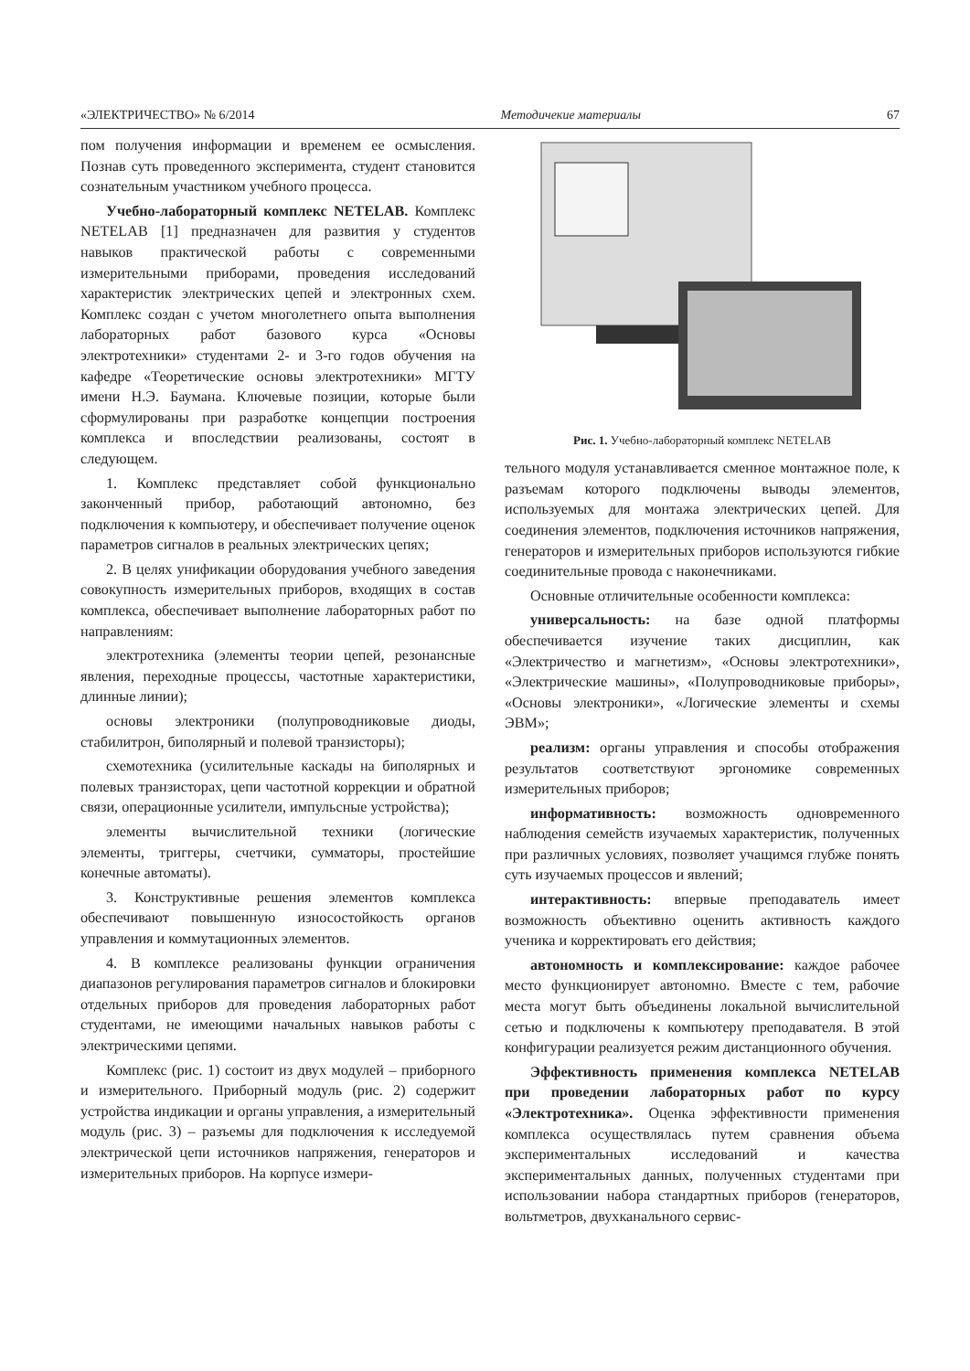«ЭЛЕКТРИЧЕСТВО» № 6/2014 Методичекие материалы 67
пом получения информации и временем ее осмысления. Познав суть проведенного эксперимента, студент становится сознательным участником учебного процесса.
Учебно-лабораторный комплекс NETELAB. Комплекс NETELAB [1] предназначен для развития у студентов навыков практической работы с современными измерительными приборами, проведения исследований характеристик электрических цепей и электронных схем. Комплекс создан с учетом многолетнего опыта выполнения лабораторных работ базового курса «Основы электротехники» студентами 2- и 3-го годов обучения на кафедре «Теоретические основы электротехники» МГТУ имени Н.Э. Баумана. Ключевые позиции, которые были сформулированы при разработке концепции построения комплекса и впоследствии реализованы, состоят в следующем.
1. Комплекс представляет собой функционально законченный прибор, работающий автономно, без подключения к компьютеру, и обеспечивает получение оценок параметров сигналов в реальных электрических цепях;
2. В целях унификации оборудования учебного заведения совокупность измерительных приборов, входящих в состав комплекса, обеспечивает выполнение лабораторных работ по направлениям:
электротехника (элементы теории цепей, резонансные явления, переходные процессы, частотные характеристики, длинные линии);
основы электроники (полупроводниковые диоды, стабилитрон, биполярный и полевой транзисторы);
схемотехника (усилительные каскады на биполярных и полевых транзисторах, цепи частотной коррекции и обратной связи, операционные усилители, импульсные устройства);
элементы вычислительной техники (логические элементы, триггеры, счетчики, сумматоры, простейшие конечные автоматы).
3. Конструктивные решения элементов комплекса обеспечивают повышенную износостойкость органов управления и коммутационных элементов.
4. В комплексе реализованы функции ограничения диапазонов регулирования параметров сигналов и блокировки отдельных приборов для проведения лабораторных работ студентами, не имеющими начальных навыков работы с электрическими цепями.
Комплекс (рис. 1) состоит из двух модулей – приборного и измерительного. Приборный модуль (рис. 2) содержит устройства индикации и органы управления, а измерительный модуль (рис. 3) – разъемы для подключения к исследуемой электрической цепи источников напряжения, генераторов и измерительных приборов. На корпусе измери-
Рис. 1. Учебно-лабораторный комплекс NETELAB
тельного модуля устанавливается сменное монтажное поле, к разъемам которого подключены выводы элементов, используемых для монтажа электрических цепей. Для соединения элементов, подключения источников напряжения, генераторов и измерительных приборов используются гибкие соединительные провода с наконечниками.
Основные отличительные особенности комплекса:
универсальность: на базе одной платформы обеспечивается изучение таких дисциплин, как «Электричество и магнетизм», «Основы электротехники», «Электрические машины», «Полупроводниковые приборы», «Основы электроники», «Логические элементы и схемы ЭВМ»;
реализм: органы управления и способы отображения результатов соответствуют эргономике современных измерительных приборов;
информативность: возможность одновременного наблюдения семейств изучаемых характеристик, полученных при различных условиях, позволяет учащимся глубже понять суть изучаемых процессов и явлений;
интерактивность: впервые преподаватель имеет возможность объективно оценить активность каждого ученика и корректировать его действия;
автономность и комплексирование: каждое рабочее место функционирует автономно. Вместе с тем, рабочие места могут быть объединены локальной вычислительной сетью и подключены к компьютеру преподавателя. В этой конфигурации реализуется режим дистанционного обучения.
Эффективность применения комплекса NETELAB при проведении лабораторных работ по курсу «Электротехника». Оценка эффективности применения комплекса осуществлялась путем сравнения объема экспериментальных исследований и качества экспериментальных данных, полученных студентами при использовании набора стандартных приборов (генераторов, вольтметров, двухканального сервис-